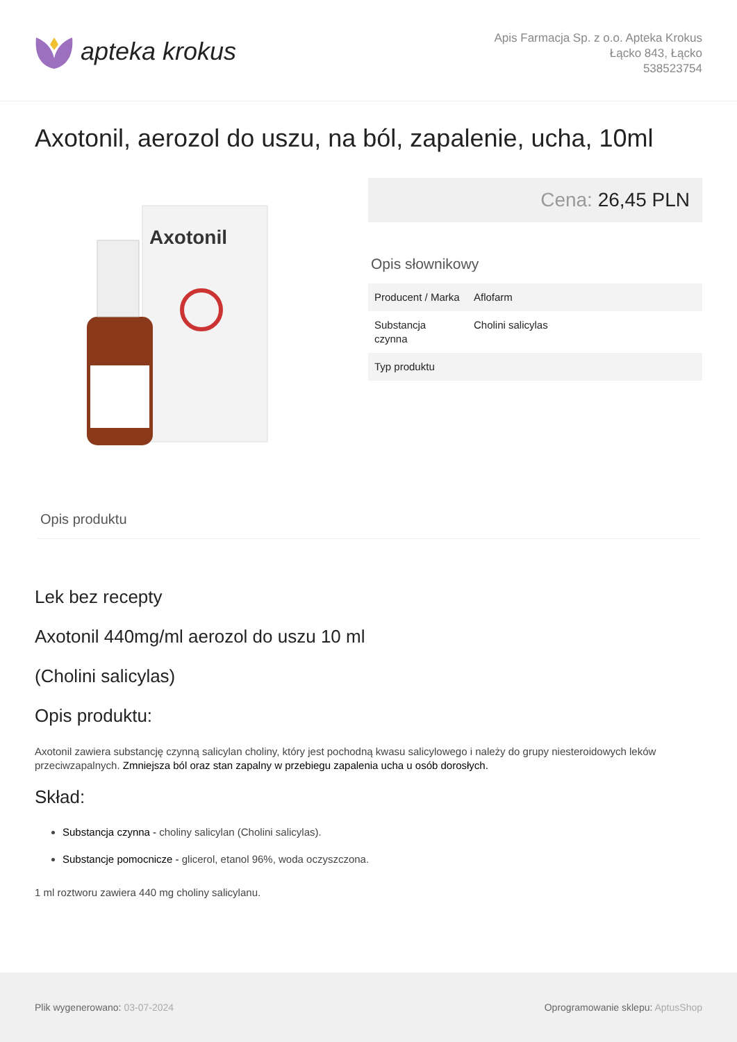apteka krokus
Apis Farmacja Sp. z o.o. Apteka Krokus
Łącko 843, Łącko
538523754
Axotonil, aerozol do uszu, na ból, zapalenie, ucha, 10ml
Axotonil
Cena: 26,45 PLN
Opis słownikowy
| Producent / Marka | Aflofarm |
| Substancja czynna | Cholini salicylas |
| Typ produktu | |
Opis produktu
Lek bez recepty
Axotonil 440mg/ml aerozol do uszu 10 ml
(Cholini salicylas)
Opis produktu:
Axotonil zawiera substancję czynną salicylan choliny, który jest pochodną kwasu salicylowego i należy do grupy niesteroidowych leków przeciwzapalnych. Zmniejsza ból oraz stan zapalny w przebiegu zapalenia ucha u osób dorosłych.
Skład:
Substancja czynna - choliny salicylan (Cholini salicylas).
Substancje pomocnicze - glicerol, etanol 96%, woda oczyszczona.
1 ml roztworu zawiera 440 mg choliny salicylanu.
Plik wygenerowano: 03-07-2024
Oprogramowanie sklepu: AptusShop